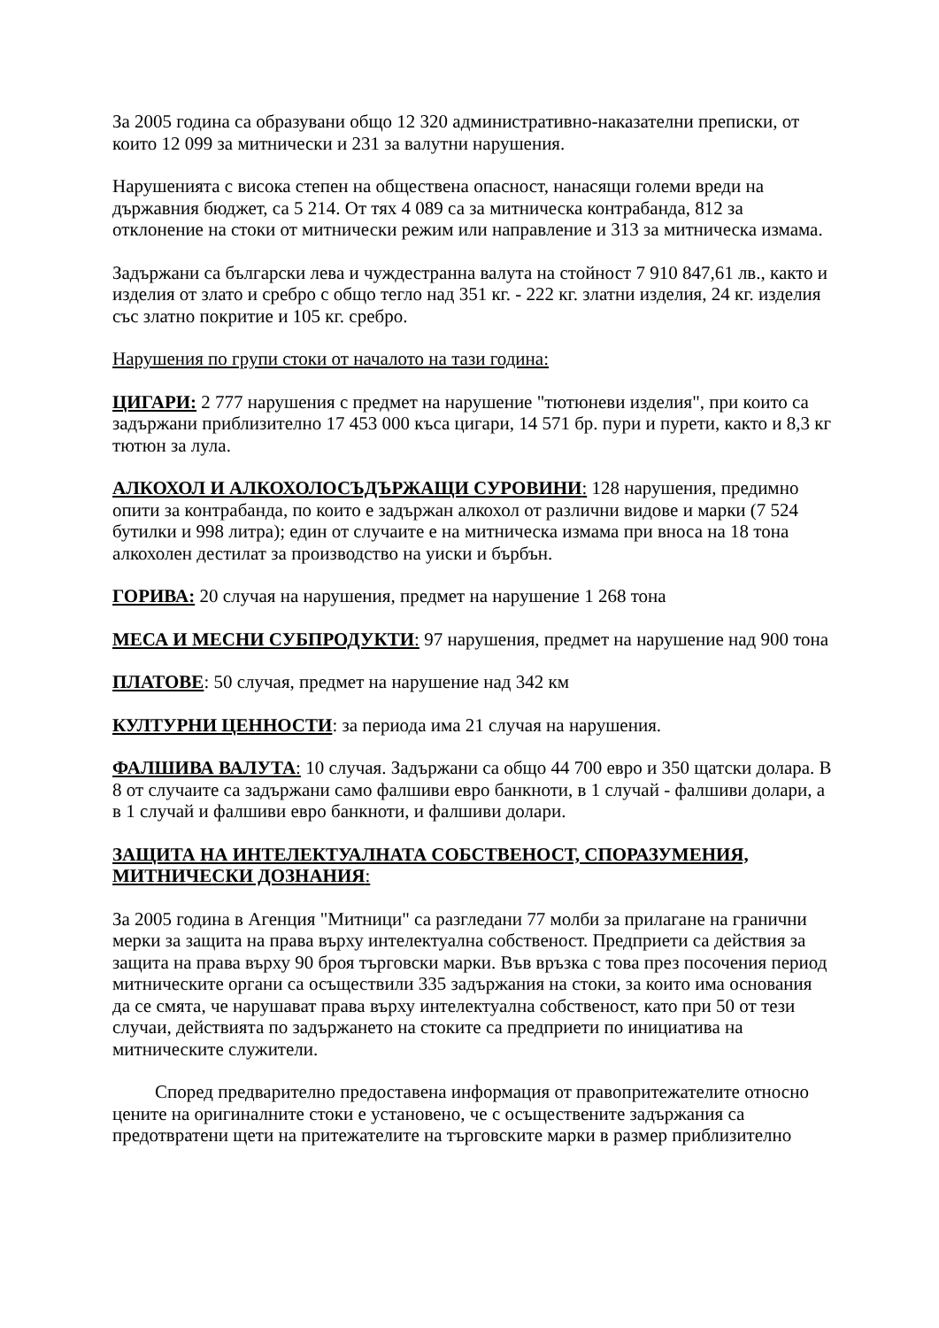За 2005 година са образувани общо 12 320 административно-наказателни преписки, от които 12 099 за митнически и 231 за валутни нарушения.
Нарушенията с висока степен на обществена опасност, нанасящи големи вреди на държавния бюджет, са 5 214. От тях 4 089 са за митническа контрабанда, 812 за отклонение на стоки от митнически режим или направление и 313 за митническа измама.
Задържани са български лева и чуждестранна валута на стойност 7 910 847,61 лв., както и изделия от злато и сребро с общо тегло над 351 кг. - 222 кг. златни изделия, 24 кг. изделия със златно покритие и 105 кг. сребро.
Нарушения по групи стоки от началото на тази година:
ЦИГАРИ: 2 777 нарушения с предмет на нарушение "тютюневи изделия", при които са задържани приблизително 17 453 000 къса цигари, 14 571 бр. пури и пурети, както и 8,3 кг тютюн за лула.
АЛКОХОЛ И АЛКОХОЛОСЪДЪРЖАЩИ СУРОВИНИ: 128 нарушения, предимно опити за контрабанда, по които е задържан алкохол от различни видове и марки (7 524 бутилки и 998 литра); един от случаите е на митническа измама при вноса на 18 тона алкохолен дестилат за производство на уиски и бърбън.
ГОРИВА: 20 случая на нарушения, предмет на нарушение 1 268 тона
МЕСА И МЕСНИ СУБПРОДУКТИ: 97 нарушения, предмет на нарушение над 900 тона
ПЛАТОВЕ: 50 случая, предмет на нарушение над 342 км
КУЛТУРНИ ЦЕННОСТИ: за периода има 21 случая на нарушения.
ФАЛШИВА ВАЛУТА: 10 случая. Задържани са общо 44 700 евро и 350 щатски долара. В 8 от случаите са задържани само фалшиви евро банкноти, в 1 случай - фалшиви долари, а в 1 случай и фалшиви евро банкноти, и фалшиви долари.
ЗАЩИТА НА ИНТЕЛЕКТУАЛНАТА СОБСТВЕНОСТ, СПОРАЗУМЕНИЯ, МИТНИЧЕСКИ ДОЗНАНИЯ:
За 2005 година в Агенция "Митници" са разгледани 77 молби за прилагане на гранични мерки за защита на права върху интелектуална собственост. Предприети са действия за защита на права върху 90 броя търговски марки. Във връзка с това през посочения период митническите органи са осъществили 335 задържания на стоки, за които има основания да се смята, че нарушават права върху интелектуална собственост, като при 50 от тези случаи, действията по задържането на стоките са предприети по инициатива на митническите служители.
Според предварително предоставена информация от правопритежателите относно цените на оригиналните стоки е установено, че с осъществените задържания са предотвратени щети на притежателите на търговските марки в размер приблизително